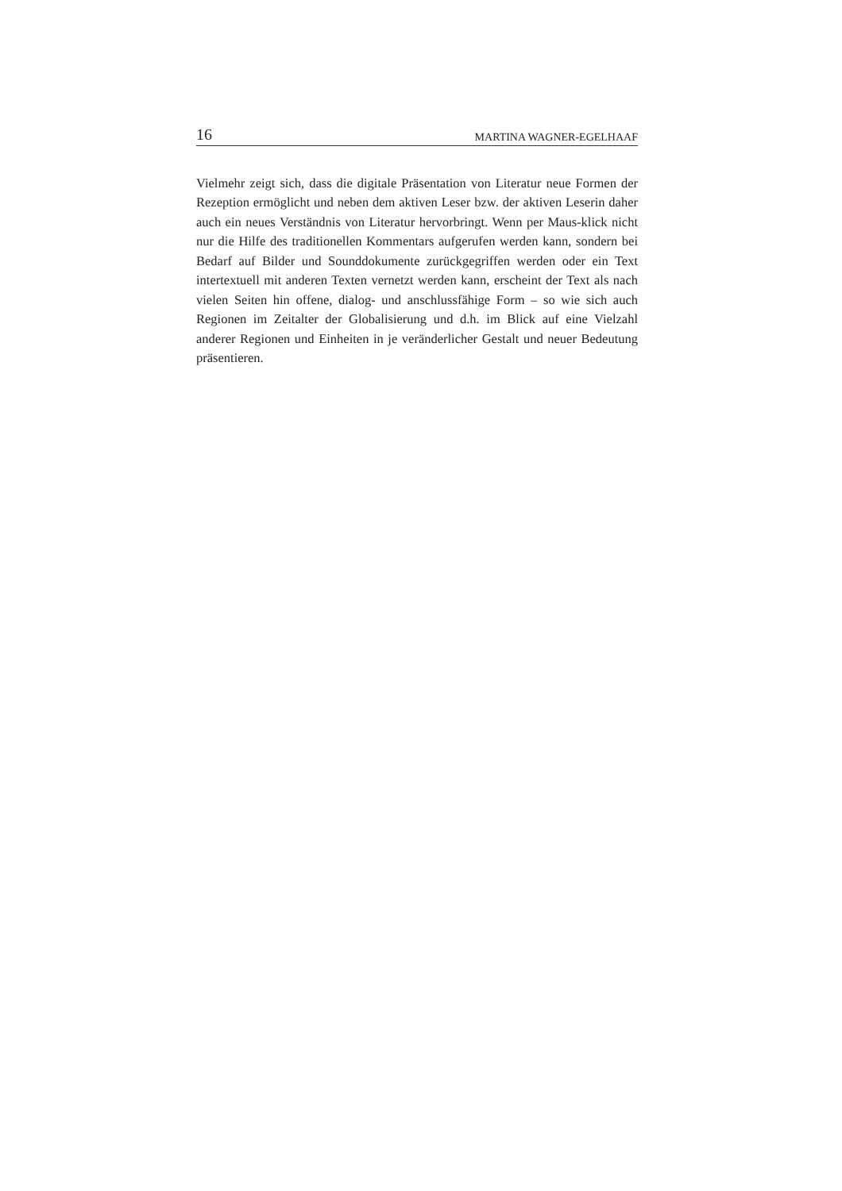16 MARTINA WAGNER-EGELHAAF
Vielmehr zeigt sich, dass die digitale Präsentation von Literatur neue Formen der Rezeption ermöglicht und neben dem aktiven Leser bzw. der aktiven Leserin daher auch ein neues Verständnis von Literatur hervorbringt. Wenn per Maus-klick nicht nur die Hilfe des traditionellen Kommentars aufgerufen werden kann, sondern bei Bedarf auf Bilder und Sounddokumente zurückgegriffen werden oder ein Text intertextuell mit anderen Texten vernetzt werden kann, erscheint der Text als nach vielen Seiten hin offene, dialog- und anschlussfähige Form – so wie sich auch Regionen im Zeitalter der Globalisierung und d.h. im Blick auf eine Vielzahl anderer Regionen und Einheiten in je veränderlicher Gestalt und neuer Bedeutung präsentieren.